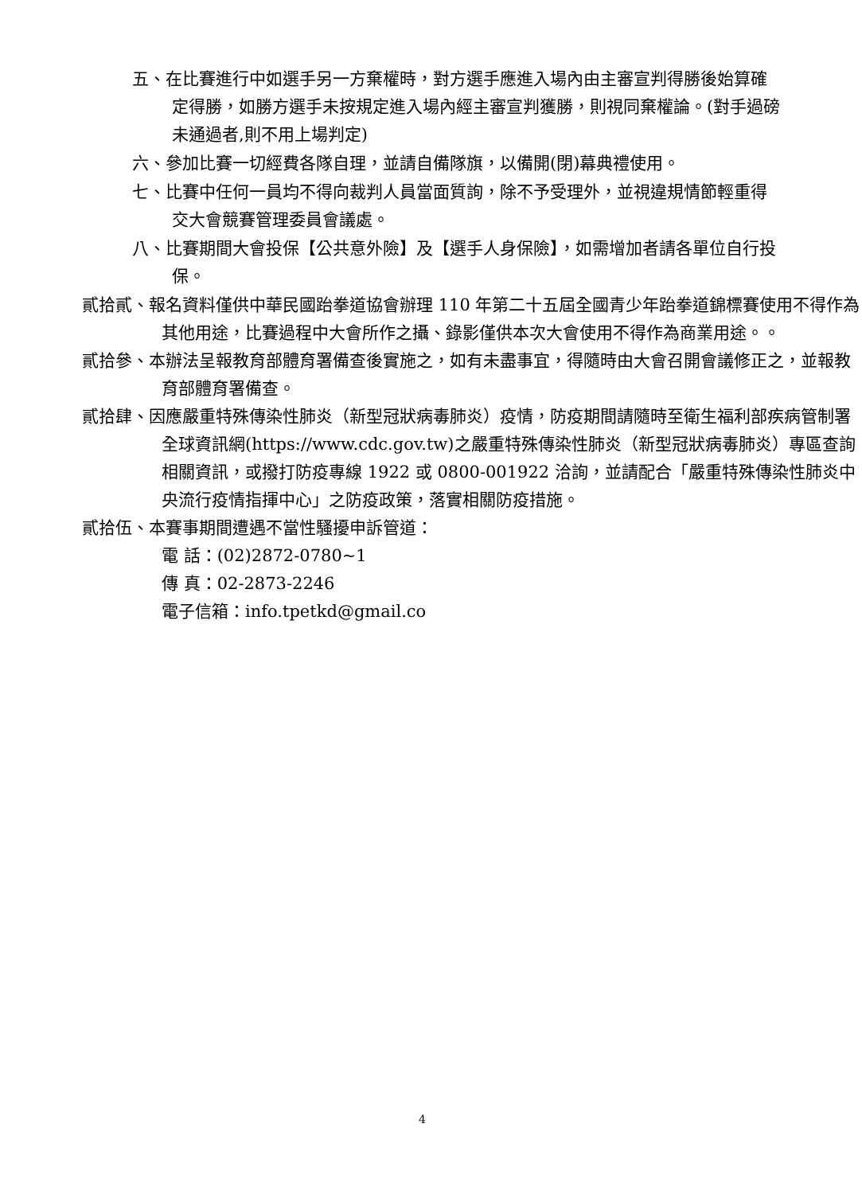五、在比賽進行中如選手另一方棄權時，對方選手應進入場內由主審宣判得勝後始算確定得勝，如勝方選手未按規定進入場內經主審宣判獲勝，則視同棄權論。(對手過磅未通過者,則不用上場判定)
六、參加比賽一切經費各隊自理，並請自備隊旗，以備開(閉)幕典禮使用。
七、比賽中任何一員均不得向裁判人員當面質詢，除不予受理外，並視違規情節輕重得交大會競賽管理委員會議處。
八、比賽期間大會投保【公共意外險】及【選手人身保險】，如需增加者請各單位自行投保。
貳拾貳、報名資料僅供中華民國跆拳道協會辦理 110 年第二十五屆全國青少年跆拳道錦標賽使用不得作為其他用途，比賽過程中大會所作之攝、錄影僅供本次大會使用不得作為商業用途。。
貳拾參、本辦法呈報教育部體育署備查後實施之，如有未盡事宜，得隨時由大會召開會議修正之，並報教育部體育署備查。
貳拾肆、因應嚴重特殊傳染性肺炎（新型冠狀病毒肺炎）疫情，防疫期間請隨時至衛生福利部疾病管制署全球資訊網(https://www.cdc.gov.tw)之嚴重特殊傳染性肺炎（新型冠狀病毒肺炎）專區查詢相關資訊，或撥打防疫專線 1922 或 0800-001922 洽詢，並請配合「嚴重特殊傳染性肺炎中央流行疫情指揮中心」之防疫政策，落實相關防疫措施。
貳拾伍、本賽事期間遭遇不當性騷擾申訴管道：
電 話：(02)2872-0780~1
傳 真：02-2873-2246
電子信箱：info.tpetkd@gmail.co
4